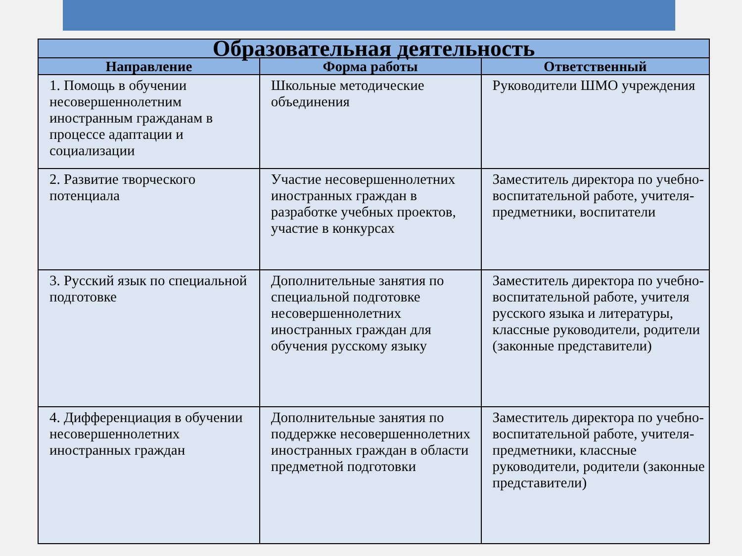| Образовательная деятельность | | |
| --- | --- | --- |
| Направление | Форма работы | Ответственный |
| 1. Помощь в обучении несовершеннолетним иностранным гражданам в процессе адаптации и социализации | Школьные методические объединения | Руководители ШМО учреждения |
| 2. Развитие творческого потенциала | Участие несовершеннолетних иностранных граждан в разработке учебных проектов, участие в конкурсах | Заместитель директора по учебно- воспитательной работе, учителя-предметники, воспитатели |
| 3. Русский язык по специальной подготовке | Дополнительные занятия по специальной подготовке несовершеннолетних иностранных граждан для обучения русскому языку | Заместитель директора по учебно- воспитательной работе, учителя русского языка и литературы, классные руководители, родители (законные представители) |
| 4. Дифференциация в обучении несовершеннолетних иностранных граждан | Дополнительные занятия по поддержке несовершеннолетних иностранных граждан в области предметной подготовки | Заместитель директора по учебно- воспитательной работе, учителя-предметники, классные руководители, родители (законные представители) |